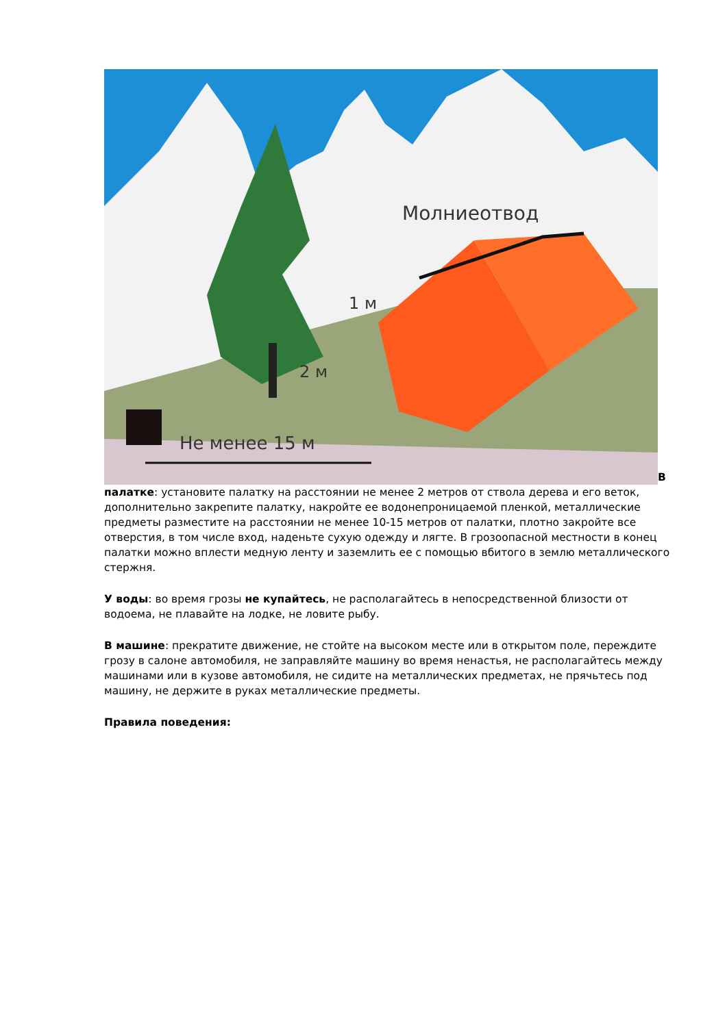Молниеотвод
1 м
2 м
Не менее 15 м
В палатке: установите палатку на расстоянии не менее 2 метров от ствола дерева и его веток, дополнительно закрепите палатку, накройте ее водонепроницаемой пленкой, металлические предметы разместите на расстоянии не менее 10-15 метров от палатки, плотно закройте все отверстия, в том числе вход, наденьте сухую одежду и лягте. В грозоопасной местности в конец палатки можно вплести медную ленту и заземлить ее с помощью вбитого в землю металлического стержня.
У воды: во время грозы не купайтесь, не располагайтесь в непосредственной близости от водоема, не плавайте на лодке, не ловите рыбу.
В машине: прекратите движение, не стойте на высоком месте или в открытом поле, переждите грозу в салоне автомобиля, не заправляйте машину во время ненастья, не располагайтесь между машинами или в кузове автомобиля, не сидите на металлических предметах, не прячьтесь под машину, не держите в руках металлические предметы.
Правила поведения: